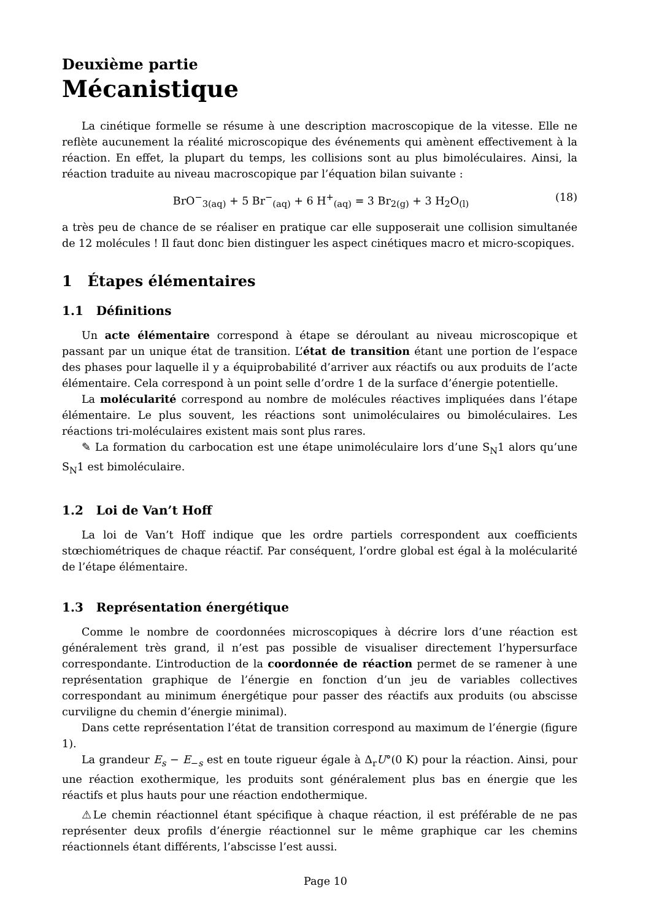Deuxième partie
Mécanistique
La cinétique formelle se résume à une description macroscopique de la vitesse. Elle ne reflète aucunement la réalité microscopique des événements qui amènent effectivement à la réaction. En effet, la plupart du temps, les collisions sont au plus bimoléculaires. Ainsi, la réaction traduite au niveau macroscopique par l’équation bilan suivante :
BrO<sup>−</sup><sub>3(aq)</sub> + 5 Br<sup>−</sup><sub>(aq)</sub> + 6 H<sup>+</sup><sub>(aq)</sub> = 3 Br<sub>2(g)</sub> + 3 H<sub>2</sub>O<sub>(l)</sub> (18)
a très peu de chance de se réaliser en pratique car elle supposerait une collision simultanée de 12 molécules ! Il faut donc bien distinguer les aspect cinétiques macro et micro-scopiques.
1 Étapes élémentaires
1.1 Définitions
Un acte élémentaire correspond à étape se déroulant au niveau microscopique et passant par un unique état de transition. L’état de transition étant une portion de l’espace des phases pour laquelle il y a équiprobabilité d’arriver aux réactifs ou aux produits de l’acte élémentaire. Cela correspond à un point selle d’ordre 1 de la surface d’énergie potentielle.
La molécularité correspond au nombre de molécules réactives impliquées dans l’étape élémentaire. Le plus souvent, les réactions sont unimoléculaires ou bimoléculaires. Les réactions tri-moléculaires existent mais sont plus rares.
✎ La formation du carbocation est une étape unimoléculaire lors d’une S<sub>N</sub>1 alors qu’une S<sub>N</sub>1 est bimoléculaire.
1.2 Loi de Van’t Hoff
La loi de Van’t Hoff indique que les ordre partiels correspondent aux coefficients stœchiométriques de chaque réactif. Par conséquent, l’ordre global est égal à la molécularité de l’étape élémentaire.
1.3 Représentation énergétique
Comme le nombre de coordonnées microscopiques à décrire lors d’une réaction est généralement très grand, il n’est pas possible de visualiser directement l’hypersurface correspondante. L’introduction de la coordonnée de réaction permet de se ramener à une représentation graphique de l’énergie en fonction d’un jeu de variables collectives correspondant au minimum énergétique pour passer des réactifs aux produits (ou abscisse curviligne du chemin d’énergie minimal).
Dans cette représentation l’état de transition correspond au maximum de l’énergie (figure 1).
La grandeur E<sub>s</sub> − E<sub>−s</sub> est en toute rigueur égale à Δ<sub>r</sub>U°(0 K) pour la réaction. Ainsi, pour une réaction exothermique, les produits sont généralement plus bas en énergie que les réactifs et plus hauts pour une réaction endothermique.
⚠Le chemin réactionnel étant spécifique à chaque réaction, il est préférable de ne pas représenter deux profils d’énergie réactionnel sur le même graphique car les chemins réactionnels étant différents, l’abscisse l’est aussi.
Page 10